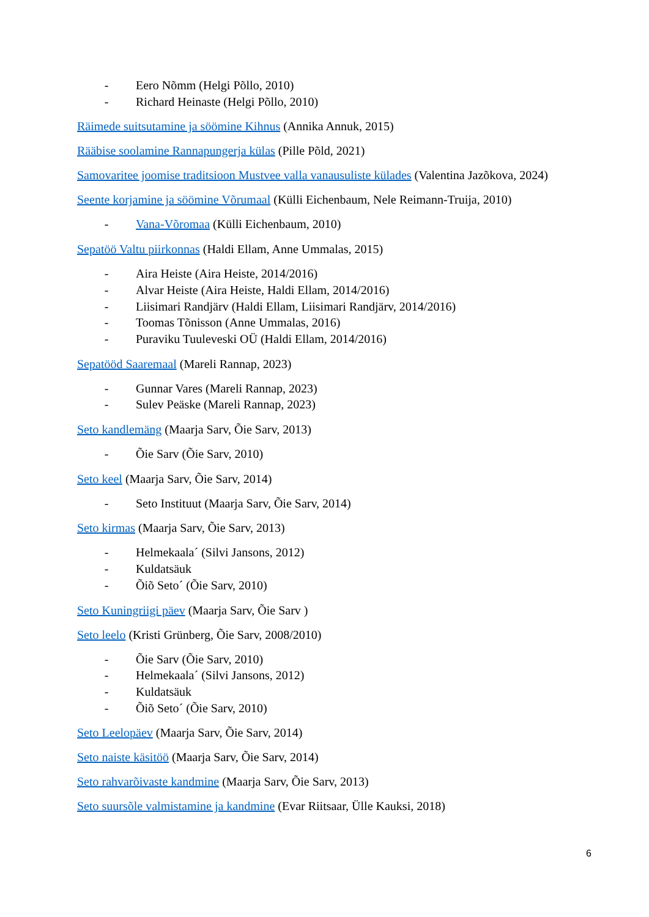- Eero Nõmm (Helgi Põllo, 2010)
- Richard Heinaste (Helgi Põllo, 2010)
Räimede suitsutamine ja söömine Kihnus (Annika Annuk, 2015)
Rääbise soolamine Rannapungerja külas (Pille Põld, 2021)
Samovaritee joomise traditsioon Mustvee valla vanausuliste külades (Valentina Jazõkova, 2024)
Seente korjamine ja söömine Võrumaal (Külli Eichenbaum, Nele Reimann-Truija, 2010)
- Vana-Võromaa (Külli Eichenbaum, 2010)
Sepatöö Valtu piirkonnas (Haldi Ellam, Anne Ummalas, 2015)
- Aira Heiste (Aira Heiste, 2014/2016)
- Alvar Heiste (Aira Heiste, Haldi Ellam, 2014/2016)
- Liisimari Randjärv (Haldi Ellam, Liisimari Randjärv, 2014/2016)
- Toomas Tõnisson (Anne Ummalas, 2016)
- Puraviku Tuuleveski OÜ (Haldi Ellam, 2014/2016)
Sepatööd Saaremaal (Mareli Rannap, 2023)
- Gunnar Vares (Mareli Rannap, 2023)
- Sulev Peäske (Mareli Rannap, 2023)
Seto kandlemäng (Maarja Sarv, Õie Sarv, 2013)
- Õie Sarv (Õie Sarv, 2010)
Seto keel (Maarja Sarv, Õie Sarv, 2014)
- Seto Instituut (Maarja Sarv, Õie Sarv, 2014)
Seto kirmas (Maarja Sarv, Õie Sarv, 2013)
- Helmekaala´ (Silvi Jansons, 2012)
- Kuldatsäuk
- Õiõ Seto´ (Õie Sarv, 2010)
Seto Kuningriigi päev (Maarja Sarv, Õie Sarv )
Seto leelo (Kristi Grünberg, Õie Sarv, 2008/2010)
- Õie Sarv (Õie Sarv, 2010)
- Helmekaala´ (Silvi Jansons, 2012)
- Kuldatsäuk
- Õiõ Seto´ (Õie Sarv, 2010)
Seto Leelopäev (Maarja Sarv, Õie Sarv, 2014)
Seto naiste käsitöö (Maarja Sarv, Õie Sarv, 2014)
Seto rahvarõivaste kandmine (Maarja Sarv, Õie Sarv, 2013)
Seto suursõle valmistamine ja kandmine (Evar Riitsaar, Ülle Kauksi, 2018)
6